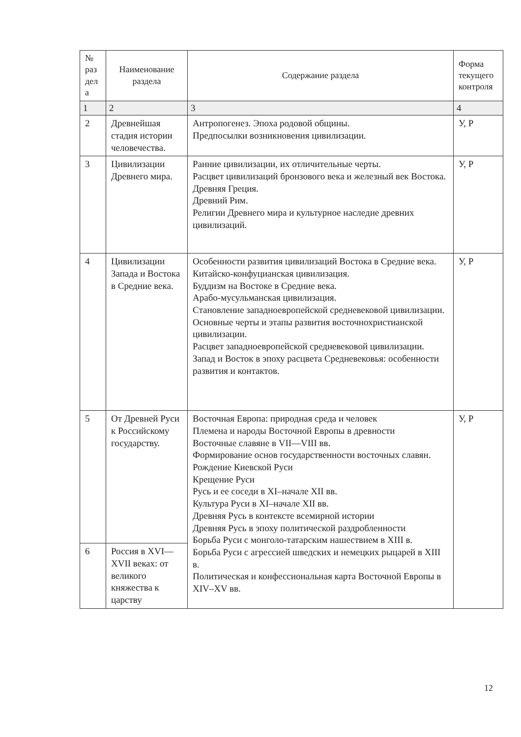| № раз дел а | Наименование раздела | Содержание раздела | Форма текущего контроля |
| --- | --- | --- | --- |
| 1 | 2 | 3 | 4 |
| 2 | Древнейшая стадия истории человечества. | Антропогенез. Эпоха родовой общины. Предпосылки возникновения цивилизации. | У, Р |
| 3 | Цивилизации Древнего мира. | Ранние цивилизации, их отличительные черты. Расцвет цивилизаций бронзового века и железный век Востока. Древняя Греция. Древний Рим. Религии Древнего мира и культурное наследие древних цивилизаций. | У, Р |
| 4 | Цивилизации Запада и Востока в Средние века. | Особенности развития цивилизаций Востока в Средние века. Китайско-конфуцианская цивилизация. Буддизм на Востоке в Средние века. Арабо-мусульманская цивилизация. Становление западноевропейской средневековой цивилизации. Основные черты и этапы развития восточнохристианской цивилизации. Расцвет западноевропейской средневековой цивилизации. Запад и Восток в эпоху расцвета Средневековья: особенности развития и контактов. | У, Р |
| 5 | От Древней Руси к Российскому государству. | Восточная Европа: природная среда и человек Племена и народы Восточной Европы в древности Восточные славяне в VII—VIII вв. Формирование основ государственности восточных славян. Рождение Киевской Руси Крещение Руси Русь и ее соседи в XI–начале XII вв. Культура Руси в XI–начале XII вв. Древняя Русь в контексте всемирной истории Древняя Русь в эпоху политической раздробленности Борьба Руси с монголо-татарским нашествием в XIII в. Борьба Руси с агрессией шведских и немецких рыцарей в XIII в. Политическая и конфессиональная карта Восточной Европы в XIV–XV вв. | У, Р |
| 6 | Россия в XVI—XVII веках: от великого княжества к царству | | |
12